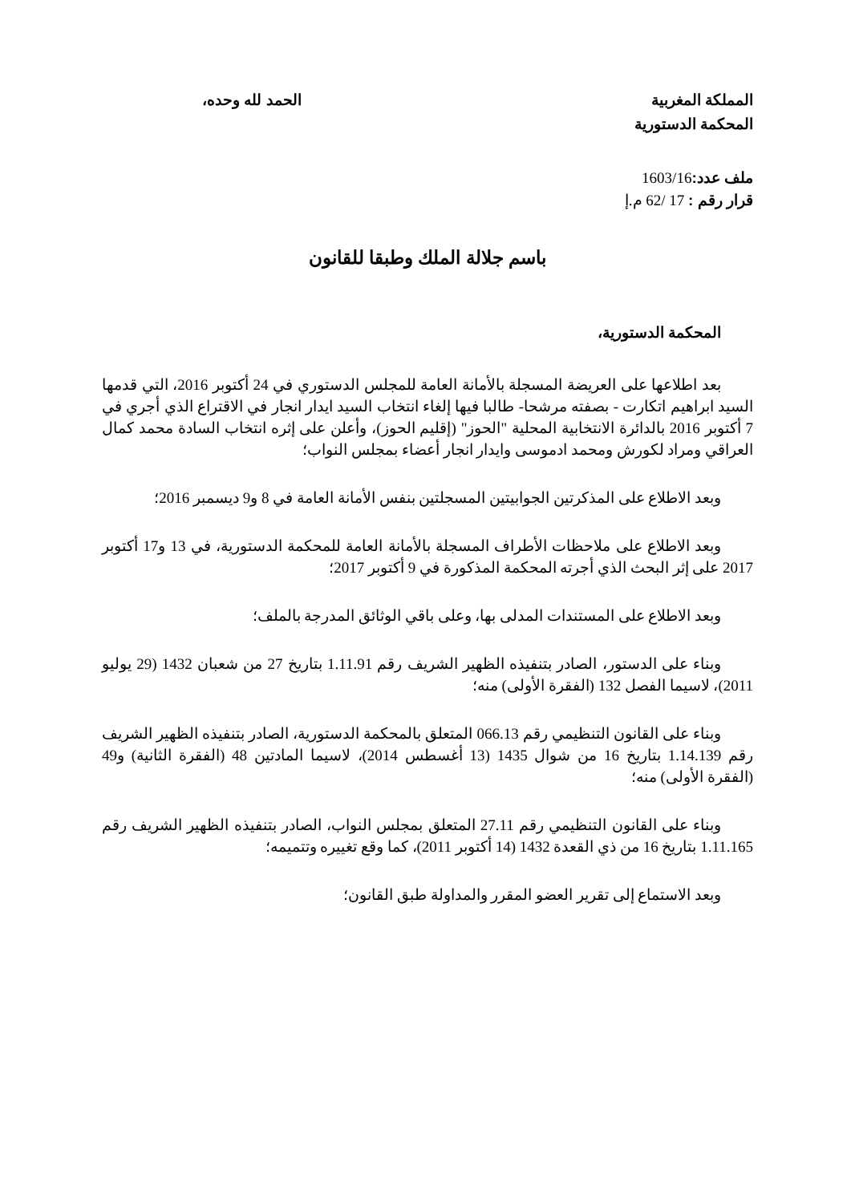المملكة المغربية
المحكمة الدستورية
الحمد لله وحده،
ملف عدد: 1603/16
قرار رقم : 17 /62 م.إ
باسم جلالة الملك وطبقا للقانون
المحكمة الدستورية،
بعد اطلاعها على العريضة المسجلة بالأمانة العامة للمجلس الدستوري في 24 أكتوبر 2016، التي قدمها السيد ابراهيم اتكارت - بصفته مرشحا- طالبا فيها إلغاء انتخاب السيد ايدار انجار في الاقتراع الذي أجري في 7 أكتوبر 2016 بالدائرة الانتخابية المحلية "الحوز" (إقليم الحوز)، وأعلن على إثره انتخاب السادة محمد كمال العراقي ومراد لكورش ومحمد ادموسى وايدار انجار أعضاء بمجلس النواب؛
وبعد الاطلاع على المذكرتين الجوابيتين المسجلتين بنفس الأمانة العامة في 8 و9 ديسمبر 2016؛
وبعد الاطلاع على ملاحظات الأطراف المسجلة بالأمانة العامة للمحكمة الدستورية، في 13 و17 أكتوبر 2017 على إثر البحث الذي أجرته المحكمة المذكورة في 9 أكتوبر 2017؛
وبعد الاطلاع على المستندات المدلى بها، وعلى باقي الوثائق المدرجة بالملف؛
وبناء على الدستور، الصادر بتنفيذه الظهير الشريف رقم 1.11.91 بتاريخ 27 من شعبان 1432 (29 يوليو 2011)، لاسيما الفصل 132 (الفقرة الأولى) منه؛
وبناء على القانون التنظيمي رقم 066.13 المتعلق بالمحكمة الدستورية، الصادر بتنفيذه الظهير الشريف رقم 1.14.139 بتاريخ 16 من شوال 1435 (13 أغسطس 2014)، لاسيما المادتين 48 (الفقرة الثانية) و49 (الفقرة الأولى) منه؛
وبناء على القانون التنظيمي رقم 27.11 المتعلق بمجلس النواب، الصادر بتنفيذه الظهير الشريف رقم 1.11.165 بتاريخ 16 من ذي القعدة 1432 (14 أكتوبر 2011)، كما وقع تغييره وتتميمه؛
وبعد الاستماع إلى تقرير العضو المقرر والمداولة طبق القانون؛